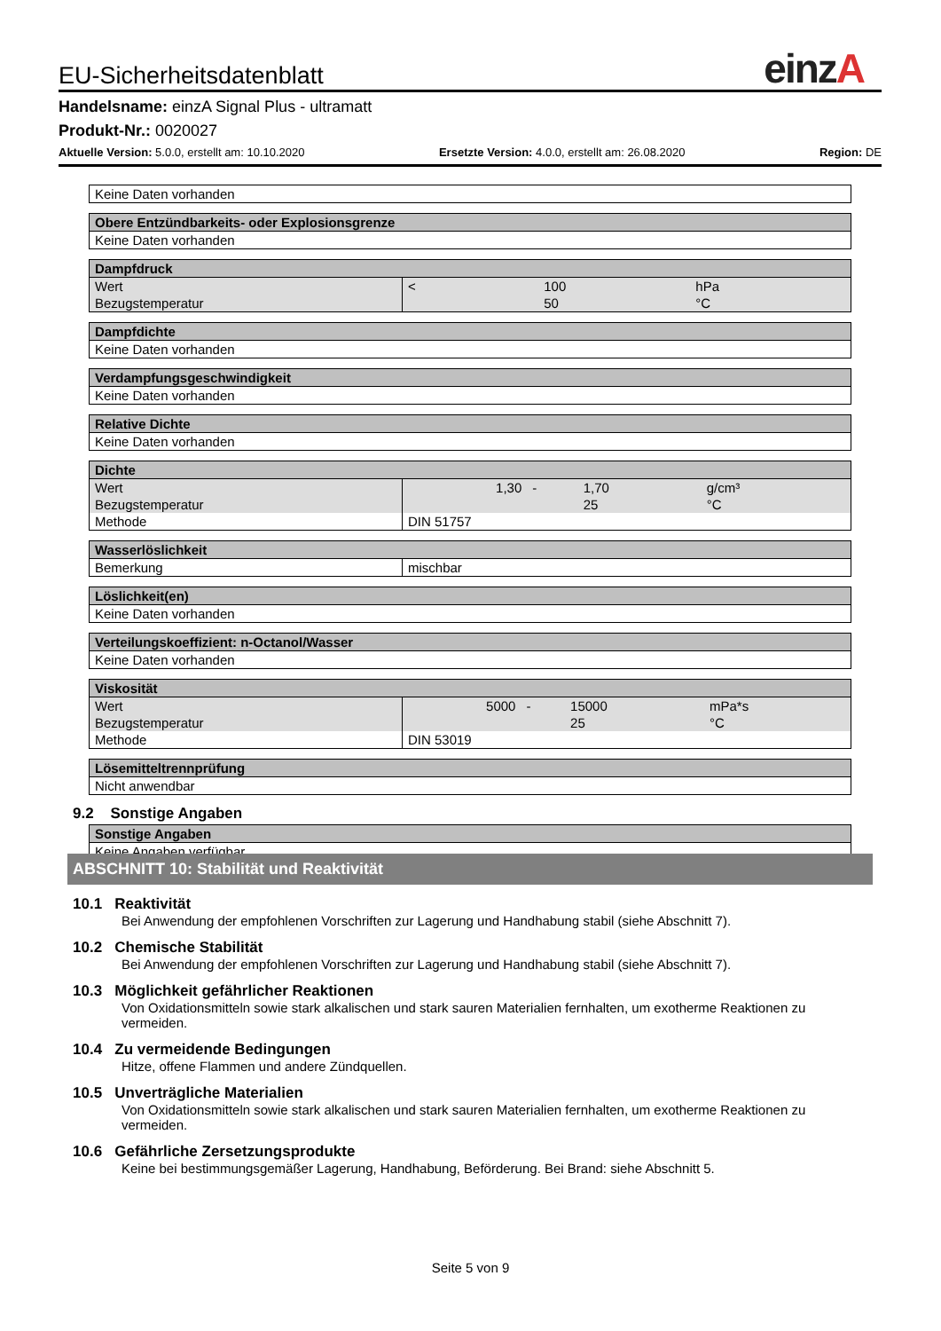einz A
EU-Sicherheitsdatenblatt
Handelsname: einzA Signal Plus - ultramatt
Produkt-Nr.: 0020027
Aktuelle Version: 5.0.0, erstellt am: 10.10.2020 Ersetzte Version: 4.0.0, erstellt am: 26.08.2020 Region: DE
| Keine Daten vorhanden |
| Obere Entzündbarkeits- oder Explosionsgrenze |
| --- |
| Keine Daten vorhanden |
| Dampfdruck | | | | |
| --- | --- | --- | --- | --- |
| Wert | < | | 100 | hPa |
| Bezugstemperatur | | | 50 | °C |
| Dampfdichte |
| --- |
| Keine Daten vorhanden |
| Verdampfungsgeschwindigkeit |
| --- |
| Keine Daten vorhanden |
| Relative Dichte |
| --- |
| Keine Daten vorhanden |
| Dichte | | | | |
| --- | --- | --- | --- | --- |
| Wert | 1,30 | - | 1,70 | g/cm³ |
| Bezugstemperatur | | | 25 | °C |
| Methode | DIN 51757 | | | |
| Wasserlöslichkeit | |
| --- | --- |
| Bemerkung | mischbar |
| Löslichkeit(en) |
| --- |
| Keine Daten vorhanden |
| Verteilungskoeffizient: n-Octanol/Wasser |
| --- |
| Keine Daten vorhanden |
| Viskosität | | | | |
| --- | --- | --- | --- | --- |
| Wert | 5000 | - | 15000 | mPa*s |
| Bezugstemperatur | | | 25 | °C |
| Methode | DIN 53019 | | | |
| Lösemitteltrennprüfung |
| --- |
| Nicht anwendbar |
9.2 Sonstige Angaben
| Sonstige Angaben |
| --- |
| Keine Angaben verfügbar. |
ABSCHNITT 10: Stabilität und Reaktivität
10.1 Reaktivität
Bei Anwendung der empfohlenen Vorschriften zur Lagerung und Handhabung stabil (siehe Abschnitt 7).
10.2 Chemische Stabilität
Bei Anwendung der empfohlenen Vorschriften zur Lagerung und Handhabung stabil (siehe Abschnitt 7).
10.3 Möglichkeit gefährlicher Reaktionen
Von Oxidationsmitteln sowie stark alkalischen und stark sauren Materialien fernhalten, um exotherme Reaktionen zu vermeiden.
10.4 Zu vermeidende Bedingungen
Hitze, offene Flammen und andere Zündquellen.
10.5 Unverträgliche Materialien
Von Oxidationsmitteln sowie stark alkalischen und stark sauren Materialien fernhalten, um exotherme Reaktionen zu vermeiden.
10.6 Gefährliche Zersetzungsprodukte
Keine bei bestimmungsgemäßer Lagerung, Handhabung, Beförderung. Bei Brand: siehe Abschnitt 5.
Seite 5 von 9